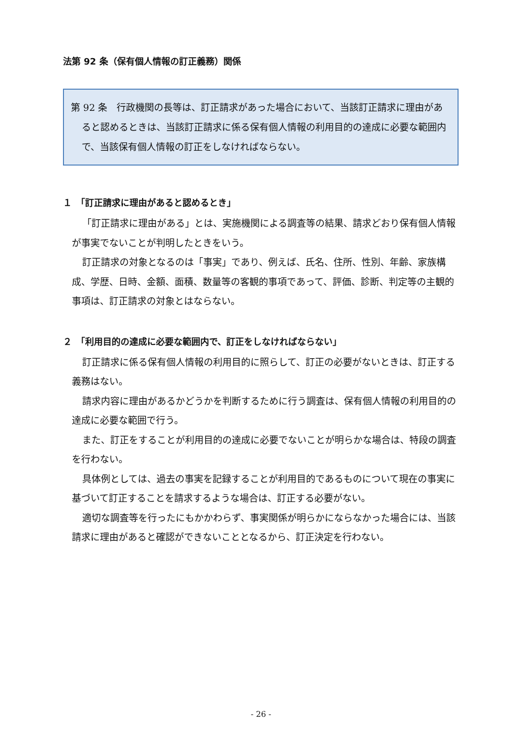法第 92 条（保有個人情報の訂正義務）関係
第 92 条　行政機関の長等は、訂正請求があった場合において、当該訂正請求に理由があると認めるときは、当該訂正請求に係る保有個人情報の利用目的の達成に必要な範囲内で、当該保有個人情報の訂正をしなければならない。
１　「訂正請求に理由があると認めるとき」
「訂正請求に理由がある」とは、実施機関による調査等の結果、請求どおり保有個人情報が事実でないことが判明したときをいう。
訂正請求の対象となるのは「事実」であり、例えば、氏名、住所、性別、年齢、家族構成、学歴、日時、金額、面積、数量等の客観的事項であって、評価、診断、判定等の主観的事項は、訂正請求の対象とはならない。
２　「利用目的の達成に必要な範囲内で、訂正をしなければならない」
訂正請求に係る保有個人情報の利用目的に照らして、訂正の必要がないときは、訂正する義務はない。
請求内容に理由があるかどうかを判断するために行う調査は、保有個人情報の利用目的の達成に必要な範囲で行う。
また、訂正をすることが利用目的の達成に必要でないことが明らかな場合は、特段の調査を行わない。
具体例としては、過去の事実を記録することが利用目的であるものについて現在の事実に基づいて訂正することを請求するような場合は、訂正する必要がない。
適切な調査等を行ったにもかかわらず、事実関係が明らかにならなかった場合には、当該請求に理由があると確認ができないこととなるから、訂正決定を行わない。
- 26 -